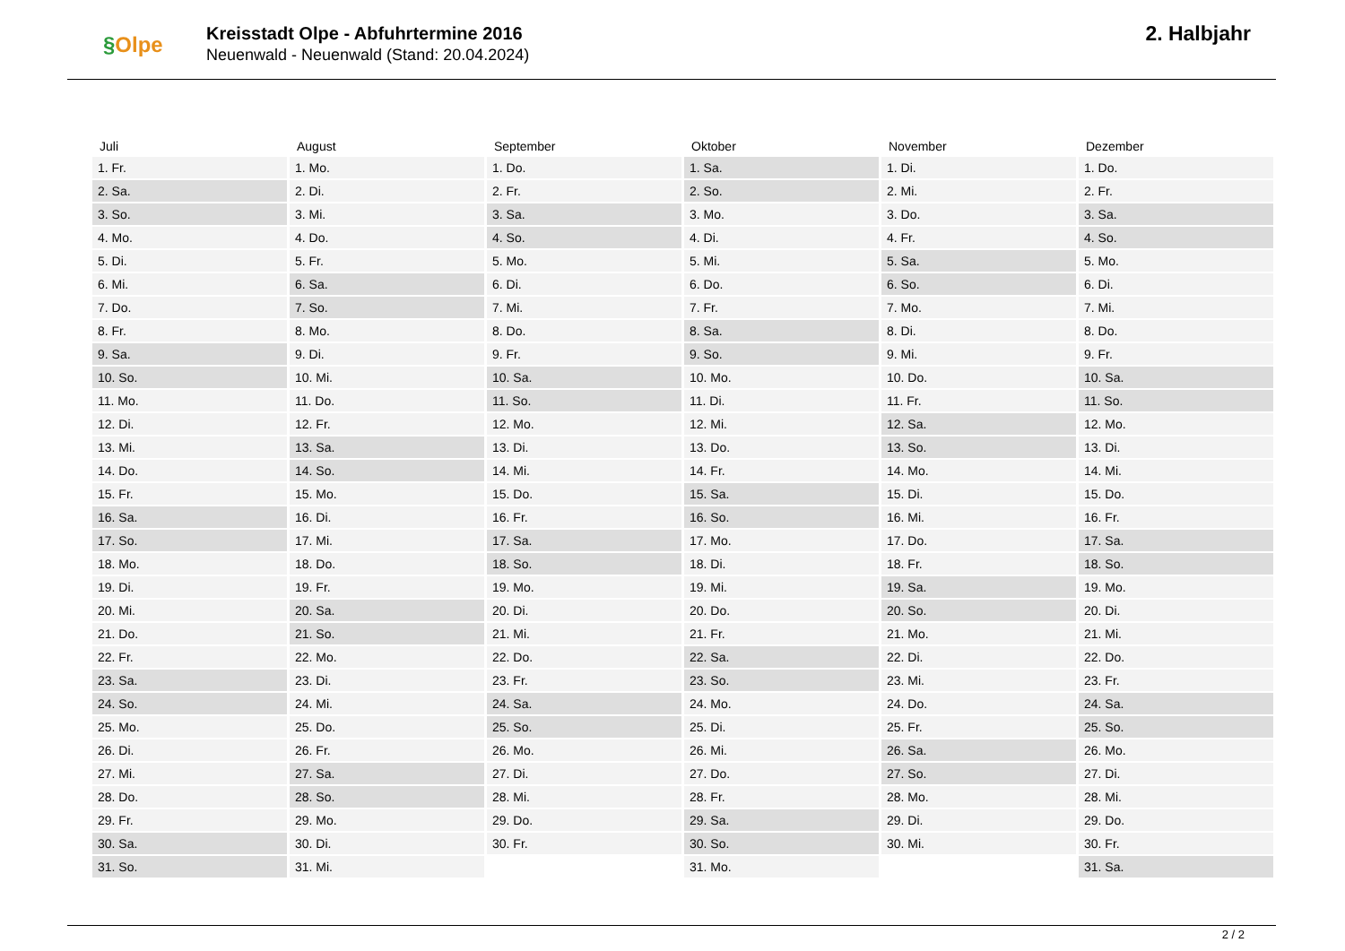§Olpe
Kreisstadt Olpe - Abfuhrtermine 2016
Neuenwald - Neuenwald (Stand: 20.04.2024)
2. Halbjahr
| Juli | August | September | Oktober | November | Dezember |
| --- | --- | --- | --- | --- | --- |
| 1. Fr. | 1. Mo. | 1. Do. | 1. Sa. | 1. Di. | 1. Do. |
| 2. Sa. | 2. Di. | 2. Fr. | 2. So. | 2. Mi. | 2. Fr. |
| 3. So. | 3. Mi. | 3. Sa. | 3. Mo. | 3. Do. | 3. Sa. |
| 4. Mo. | 4. Do. | 4. So. | 4. Di. | 4. Fr. | 4. So. |
| 5. Di. | 5. Fr. | 5. Mo. | 5. Mi. | 5. Sa. | 5. Mo. |
| 6. Mi. | 6. Sa. | 6. Di. | 6. Do. | 6. So. | 6. Di. |
| 7. Do. | 7. So. | 7. Mi. | 7. Fr. | 7. Mo. | 7. Mi. |
| 8. Fr. | 8. Mo. | 8. Do. | 8. Sa. | 8. Di. | 8. Do. |
| 9. Sa. | 9. Di. | 9. Fr. | 9. So. | 9. Mi. | 9. Fr. |
| 10. So. | 10. Mi. | 10. Sa. | 10. Mo. | 10. Do. | 10. Sa. |
| 11. Mo. | 11. Do. | 11. So. | 11. Di. | 11. Fr. | 11. So. |
| 12. Di. | 12. Fr. | 12. Mo. | 12. Mi. | 12. Sa. | 12. Mo. |
| 13. Mi. | 13. Sa. | 13. Di. | 13. Do. | 13. So. | 13. Di. |
| 14. Do. | 14. So. | 14. Mi. | 14. Fr. | 14. Mo. | 14. Mi. |
| 15. Fr. | 15. Mo. | 15. Do. | 15. Sa. | 15. Di. | 15. Do. |
| 16. Sa. | 16. Di. | 16. Fr. | 16. So. | 16. Mi. | 16. Fr. |
| 17. So. | 17. Mi. | 17. Sa. | 17. Mo. | 17. Do. | 17. Sa. |
| 18. Mo. | 18. Do. | 18. So. | 18. Di. | 18. Fr. | 18. So. |
| 19. Di. | 19. Fr. | 19. Mo. | 19. Mi. | 19. Sa. | 19. Mo. |
| 20. Mi. | 20. Sa. | 20. Di. | 20. Do. | 20. So. | 20. Di. |
| 21. Do. | 21. So. | 21. Mi. | 21. Fr. | 21. Mo. | 21. Mi. |
| 22. Fr. | 22. Mo. | 22. Do. | 22. Sa. | 22. Di. | 22. Do. |
| 23. Sa. | 23. Di. | 23. Fr. | 23. So. | 23. Mi. | 23. Fr. |
| 24. So. | 24. Mi. | 24. Sa. | 24. Mo. | 24. Do. | 24. Sa. |
| 25. Mo. | 25. Do. | 25. So. | 25. Di. | 25. Fr. | 25. So. |
| 26. Di. | 26. Fr. | 26. Mo. | 26. Mi. | 26. Sa. | 26. Mo. |
| 27. Mi. | 27. Sa. | 27. Di. | 27. Do. | 27. So. | 27. Di. |
| 28. Do. | 28. So. | 28. Mi. | 28. Fr. | 28. Mo. | 28. Mi. |
| 29. Fr. | 29. Mo. | 29. Do. | 29. Sa. | 29. Di. | 29. Do. |
| 30. Sa. | 30. Di. | 30. Fr. | 30. So. | 30. Mi. | 30. Fr. |
| 31. So. | 31. Mi. | | 31. Mo. | | 31. Sa. |
2 / 2